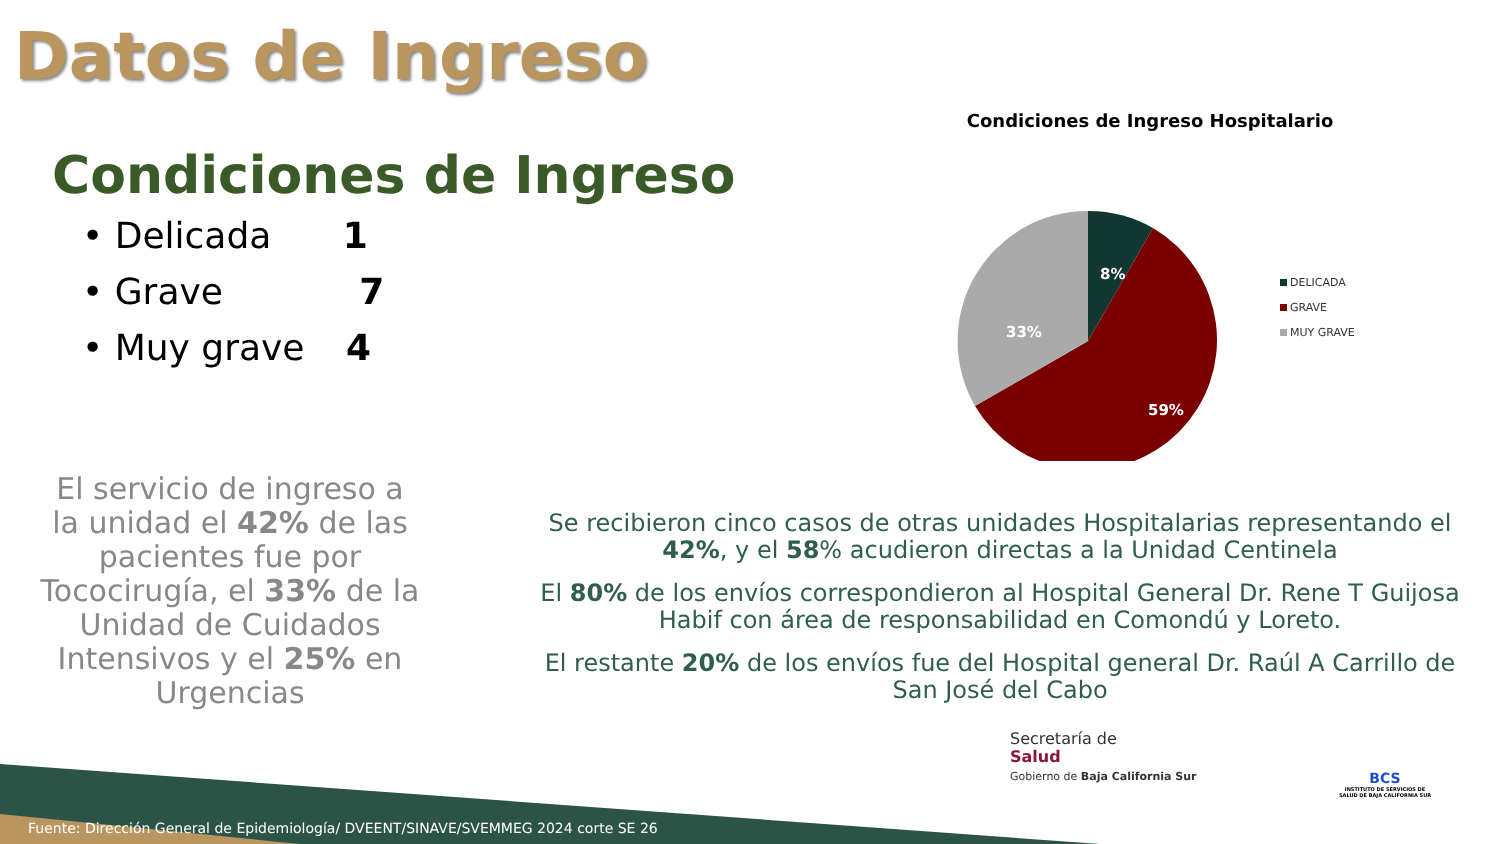Datos de Ingreso
Condiciones de Ingreso
• Delicada 1
• Grave 7
• Muy grave 4
Condiciones de Ingreso Hospitalario
8%
59%
33%
DELICADA
GRAVE
MUY GRAVE
El servicio de ingreso a la unidad el 42% de las pacientes fue por Tococirugía, el 33% de la Unidad de Cuidados Intensivos y el 25% en Urgencias
Se recibieron cinco casos de otras unidades Hospitalarias representando el 42%, y el 58% acudieron directas a la Unidad Centinela
El 80% de los envíos correspondieron al Hospital General Dr. Rene T Guijosa Habif con área de responsabilidad en Comondú y Loreto.
El restante 20% de los envíos fue del Hospital general Dr. Raúl A Carrillo de San José del Cabo
Secretaría de
Salud
Gobierno de Baja California Sur
BCS
INSTITUTO DE SERVICIOS DE SALUD DE BAJA CALIFORNIA SUR
Fuente: Dirección General de Epidemiología/ DVEENT/SINAVE/SVEMMEG 2024 corte SE 26